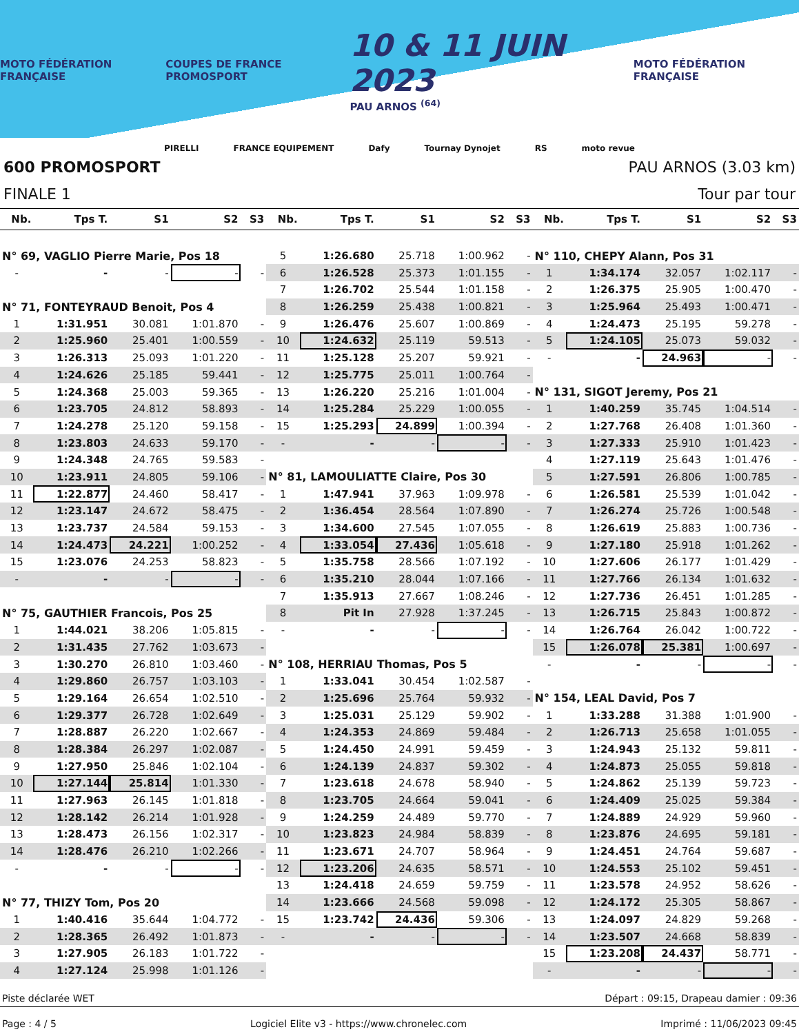MOTO FÉDÉRATION FRANÇAISE COUPES DE FRANCE PROMOSPORT 10 & 11 JUIN 2023
PAU ARNOS <sup>(64)</sup> MOTO FÉDÉRATION FRANÇAISE
PIRELLI FRANCE EQUIPEMENT Dafy Tournay Dynojet RS moto revue
600 PROMOSPORT PAU ARNOS (3.03 km)
FINALE 1 Tour par tour
| Nb. | Tps T. | S1 | S2 | S3 |
| --- | --- | --- | --- | --- |
| N° 69, VAGLIO Pierre Marie, Pos 18 | | | | |
| - | - | - | - | - |
| N° 71, FONTEYRAUD Benoit, Pos 4 | | | | |
| 1 | 1:31.951 | 30.081 | 1:01.870 | - |
| 2 | 1:25.960 | 25.401 | 1:00.559 | - |
| 3 | 1:26.313 | 25.093 | 1:01.220 | - |
| 4 | 1:24.626 | 25.185 | 59.441 | - |
| 5 | 1:24.368 | 25.003 | 59.365 | - |
| 6 | 1:23.705 | 24.812 | 58.893 | - |
| 7 | 1:24.278 | 25.120 | 59.158 | - |
| 8 | 1:23.803 | 24.633 | 59.170 | - |
| 9 | 1:24.348 | 24.765 | 59.583 | - |
| 10 | 1:23.911 | 24.805 | 59.106 | - |
| 11 | 1:22.877 | 24.460 | 58.417 | - |
| 12 | 1:23.147 | 24.672 | 58.475 | - |
| 13 | 1:23.737 | 24.584 | 59.153 | - |
| 14 | 1:24.473 | 24.221 | 1:00.252 | - |
| 15 | 1:23.076 | 24.253 | 58.823 | - |
| - | - | - | - | - |
| N° 75, GAUTHIER Francois, Pos 25 | | | | |
| 1 | 1:44.021 | 38.206 | 1:05.815 | - |
| 2 | 1:31.435 | 27.762 | 1:03.673 | - |
| 3 | 1:30.270 | 26.810 | 1:03.460 | - |
| 4 | 1:29.860 | 26.757 | 1:03.103 | - |
| 5 | 1:29.164 | 26.654 | 1:02.510 | - |
| 6 | 1:29.377 | 26.728 | 1:02.649 | - |
| 7 | 1:28.887 | 26.220 | 1:02.667 | - |
| 8 | 1:28.384 | 26.297 | 1:02.087 | - |
| 9 | 1:27.950 | 25.846 | 1:02.104 | - |
| 10 | 1:27.144 | 25.814 | 1:01.330 | - |
| 11 | 1:27.963 | 26.145 | 1:01.818 | - |
| 12 | 1:28.142 | 26.214 | 1:01.928 | - |
| 13 | 1:28.473 | 26.156 | 1:02.317 | - |
| 14 | 1:28.476 | 26.210 | 1:02.266 | - |
| - | - | - | - | - |
| N° 77, THIZY Tom, Pos 20 | | | | |
| 1 | 1:40.416 | 35.644 | 1:04.772 | - |
| 2 | 1:28.365 | 26.492 | 1:01.873 | - |
| 3 | 1:27.905 | 26.183 | 1:01.722 | - |
| 4 | 1:27.124 | 25.998 | 1:01.126 | - |
| Nb. | Tps T. | S1 | S2 | S3 |
| --- | --- | --- | --- | --- |
| 5 | 1:26.680 | 25.718 | 1:00.962 | - |
| 6 | 1:26.528 | 25.373 | 1:01.155 | - |
| 7 | 1:26.702 | 25.544 | 1:01.158 | - |
| 8 | 1:26.259 | 25.438 | 1:00.821 | - |
| 9 | 1:26.476 | 25.607 | 1:00.869 | - |
| 10 | 1:24.632 | 25.119 | 59.513 | - |
| 11 | 1:25.128 | 25.207 | 59.921 | - |
| 12 | 1:25.775 | 25.011 | 1:00.764 | - |
| 13 | 1:26.220 | 25.216 | 1:01.004 | - |
| 14 | 1:25.284 | 25.229 | 1:00.055 | - |
| 15 | 1:25.293 | 24.899 | 1:00.394 | - |
| - | - | - | - | - |
| N° 81, LAMOULIATTE Claire, Pos 30 | | | | |
| 1 | 1:47.941 | 37.963 | 1:09.978 | - |
| 2 | 1:36.454 | 28.564 | 1:07.890 | - |
| 3 | 1:34.600 | 27.545 | 1:07.055 | - |
| 4 | 1:33.054 | 27.436 | 1:05.618 | - |
| 5 | 1:35.758 | 28.566 | 1:07.192 | - |
| 6 | 1:35.210 | 28.044 | 1:07.166 | - |
| 7 | 1:35.913 | 27.667 | 1:08.246 | - |
| 8 | Pit In | 27.928 | 1:37.245 | - |
| - | - | - | - | - |
| N° 108, HERRIAU Thomas, Pos 5 | | | | |
| 1 | 1:33.041 | 30.454 | 1:02.587 | - |
| 2 | 1:25.696 | 25.764 | 59.932 | - |
| 3 | 1:25.031 | 25.129 | 59.902 | - |
| 4 | 1:24.353 | 24.869 | 59.484 | - |
| 5 | 1:24.450 | 24.991 | 59.459 | - |
| 6 | 1:24.139 | 24.837 | 59.302 | - |
| 7 | 1:23.618 | 24.678 | 58.940 | - |
| 8 | 1:23.705 | 24.664 | 59.041 | - |
| 9 | 1:24.259 | 24.489 | 59.770 | - |
| 10 | 1:23.823 | 24.984 | 58.839 | - |
| 11 | 1:23.671 | 24.707 | 58.964 | - |
| 12 | 1:23.206 | 24.635 | 58.571 | - |
| 13 | 1:24.418 | 24.659 | 59.759 | - |
| 14 | 1:23.666 | 24.568 | 59.098 | - |
| 15 | 1:23.742 | 24.436 | 59.306 | - |
| - | - | - | - | - |
| Nb. | Tps T. | S1 | S2 | S3 |
| --- | --- | --- | --- | --- |
| N° 110, CHEPY Alann, Pos 31 | | | | |
| 1 | 1:34.174 | 32.057 | 1:02.117 | - |
| 2 | 1:26.375 | 25.905 | 1:00.470 | - |
| 3 | 1:25.964 | 25.493 | 1:00.471 | - |
| 4 | 1:24.473 | 25.195 | 59.278 | - |
| 5 | 1:24.105 | 25.073 | 59.032 | - |
| - | - | 24.963 | - | - |
| N° 131, SIGOT Jeremy, Pos 21 | | | | |
| 1 | 1:40.259 | 35.745 | 1:04.514 | - |
| 2 | 1:27.768 | 26.408 | 1:01.360 | - |
| 3 | 1:27.333 | 25.910 | 1:01.423 | - |
| 4 | 1:27.119 | 25.643 | 1:01.476 | - |
| 5 | 1:27.591 | 26.806 | 1:00.785 | - |
| 6 | 1:26.581 | 25.539 | 1:01.042 | - |
| 7 | 1:26.274 | 25.726 | 1:00.548 | - |
| 8 | 1:26.619 | 25.883 | 1:00.736 | - |
| 9 | 1:27.180 | 25.918 | 1:01.262 | - |
| 10 | 1:27.606 | 26.177 | 1:01.429 | - |
| 11 | 1:27.766 | 26.134 | 1:01.632 | - |
| 12 | 1:27.736 | 26.451 | 1:01.285 | - |
| 13 | 1:26.715 | 25.843 | 1:00.872 | - |
| 14 | 1:26.764 | 26.042 | 1:00.722 | - |
| 15 | 1:26.078 | 25.381 | 1:00.697 | - |
| - | - | - | - | - |
| N° 154, LEAL David, Pos 7 | | | | |
| 1 | 1:33.288 | 31.388 | 1:01.900 | - |
| 2 | 1:26.713 | 25.658 | 1:01.055 | - |
| 3 | 1:24.943 | 25.132 | 59.811 | - |
| 4 | 1:24.873 | 25.055 | 59.818 | - |
| 5 | 1:24.862 | 25.139 | 59.723 | - |
| 6 | 1:24.409 | 25.025 | 59.384 | - |
| 7 | 1:24.889 | 24.929 | 59.960 | - |
| 8 | 1:23.876 | 24.695 | 59.181 | - |
| 9 | 1:24.451 | 24.764 | 59.687 | - |
| 10 | 1:24.553 | 25.102 | 59.451 | - |
| 11 | 1:23.578 | 24.952 | 58.626 | - |
| 12 | 1:24.172 | 25.305 | 58.867 | - |
| 13 | 1:24.097 | 24.829 | 59.268 | - |
| 14 | 1:23.507 | 24.668 | 58.839 | - |
| 15 | 1:23.208 | 24.437 | 58.771 | - |
| - | - | - | - | - |
Piste déclarée WET Départ : 09:15, Drapeau damier : 09:36
Page : 4 / 5 Logiciel Elite v3 - https://www.chronelec.com Imprimé : 11/06/2023 09:45